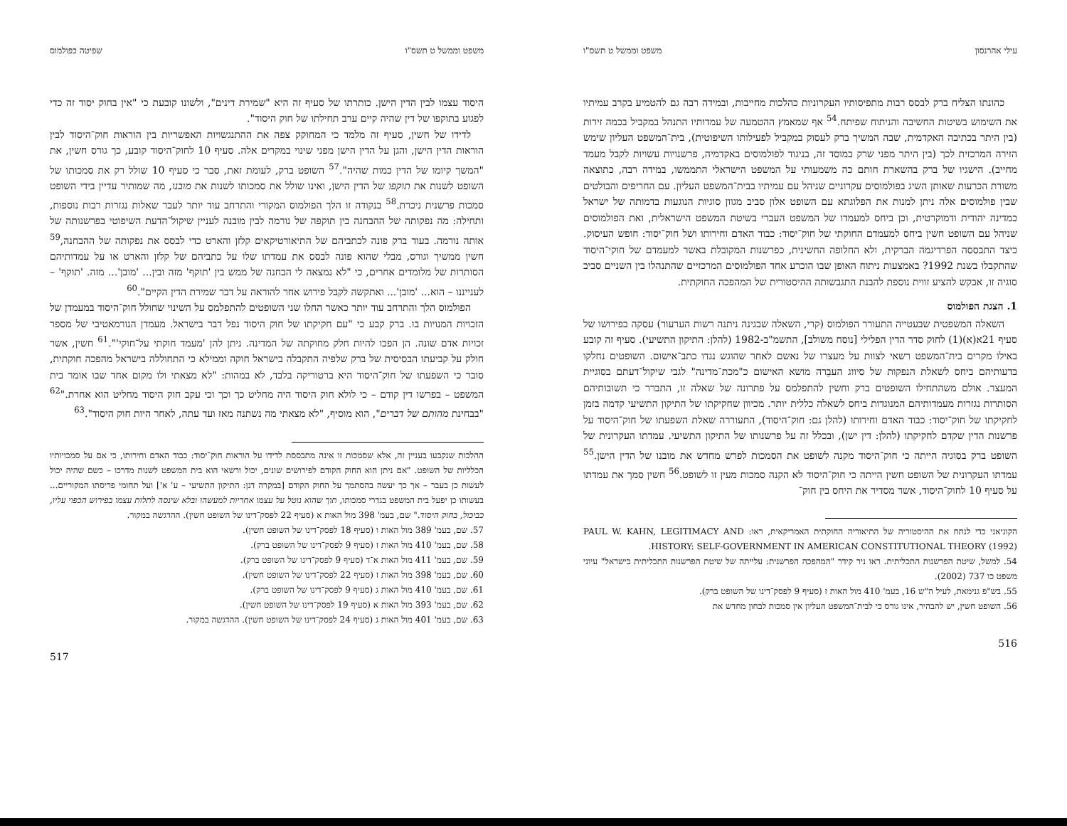עילי אהרנסון משפט וממשל ט תשס"ו
כהונתו הצליח ברק לבסס רבות מתפיסותיו העקרוניות כהלכות מחייבות, ובמידה רבה גם להטמיע בקרב עמיתיו את השימוש בשיטות החשיבה והניתוח שפיתח.<sup>54</sup> אף שמאמץ ההטמעה של עמדותיו התנהל במקביל בכמה זירות (בין היתר בכתיבה האקדמית, שבה המשיך ברק לעסוק במקביל לפעילותו השיפוטית), בית־המשפט העליון שימש הזירה המרכזית לכך (בין היתר מפני שרק במוסד זה, בניגוד לפולמוסים באקדמיה, פרשנויות עשויות לקבל מעמד מחייב). הישגיו של ברק בהשארת חותם כה משמעותי על המשפט הישראלי התממשו, במידה רבה, כתוצאה משורת הכרעות שאותן השיג בפולמוסים עקרוניים שניהל עם עמיתיו בבית־המשפט העליון. עם החריפים והבולטים שבין פולמוסים אלה ניתן למנות את הפלוגתא עם השופט אלון סביב מגוון סוגיות הנוגעות בדמותה של ישראל כמדינה יהודית ודמוקרטית, וכן ביחס למעמדו של המשפט העברי בשיטת המשפט הישראלית, ואת הפולמוסים שניהל עם השופט חשין ביחס למעמדם החוקתי של חוק־יסוד: כבוד האדם וחירותו ושל חוק־יסוד: חופש העיסוק. כיצד התבססה הפרדיגמה הברקית, ולא החלופה החשינית, כפרשנות המקובלת באשר למעמדם של חוקי־היסוד שהתקבלו בשנת 1992? באמצעות ניתוח האופן שבו הוכרע אחד הפולמוסים המרכזיים שהתנהלו בין השניים סביב סוגיה זו, אבקש להציע זווית נוספת להבנת התגבשותה ההיסטורית של המהפכה החוקתית.
1. הצגת הפולמוס
השאלה המשפטית שבעטייה התעורר הפולמוס (קרי, השאלה שבגינה ניתנה רשות הערעור) עסקה בפירושו של סעיף 21א(א)(1) לחוק סדר הדין הפלילי [נוסח משולב], התשמ"ב-1982 (להלן: התיקון התשיעי). סעיף זה קובע באילו מקרים בית־המשפט רשאי לצוות על מעצרו של נאשם לאחר שהוגש נגדו כתב־אישום. השופטים נחלקו בדעותיהם ביחס לשאלת הנפקות של סיווג העבֵרה מושא האישום כ"מכת־מדינה" לגבי שיקול־דעתם בסוגיית המעצר. אולם משהתחילו השופטים ברק וחשין להתפלמס על פתרונה של שאלה זו, התברר כי תשובותיהם הסותרות נגזרות מעמדותיהם המנוגדות ביחס לשאלה כללית יותר. מכיוון שחקיקתו של התיקון התשיעי קדמה בזמן לחקיקתו של חוק־יסוד: כבוד האדם וחירותו (להלן גם: חוק־היסוד), התעוררה שאלת השפעתו של חוק־היסוד על פרשנות הדין שקדם לחקיקתו (להלן: דין ישן), ובכלל זה על פרשנותו של התיקון התשיעי. עמדתו העקרונית של השופט ברק בסוגיה הייתה כי חוק־היסוד מקנה לשופט את הסמכות לפרש מחדש את מובנו של הדין הישן.<sup>55</sup> עמדתו העקרונית של השופט חשין הייתה כי חוק־היסוד לא הקנה סמכות מעין זו לשופט.<sup>56</sup> חשין סמך את עמדתו על סעיף 10 לחוק־היסוד, אשר מסדיר את היחס בין חוק־
הקוניאני כדי לנתח את ההיסטוריה של התיאוריה החוקתית האמריקאית, ראו: PAUL W. KAHN, LEGITIMACY AND HISTORY: SELF-GOVERNMENT IN AMERICAN CONSTITUTIONAL THEORY (1992).
54. למשל, שיטת הפרשנות התכליתית. ראו ניר קידר "המהפכה הפרשנית: עלייתה של שיטת הפרשנות התכליתית בישראל" עיוני משפט כו 737 (2002).
55. בש"פ גנימאת, לעיל ה"ש 16, בעמ' 410 מול האות ז (סעיף 9 לפסק־דינו של השופט ברק).
56. השופט חשין, יש להבהיר, אינו גורס כי לבית־המשפט העליון אין סמכות לבחון מחדש את
516
משפט וממשל ט תשס"ו שפיטה כפולמוס
היסוד עצמו לבין הדין הישן. כותרתו של סעיף זה היא "שמירת דינים", ולשונו קובעת כי "אין בחוק יסוד זה כדי לפגוע בתוקפו של דין שהיה קיים ערב תחילתו של חוק היסוד".
לדידו של חשין, סעיף זה מלמד כי המחוקק צפה את ההתנגשויות האפשריות בין הוראות חוק־היסוד לבין הוראות הדין הישן, והגן על הדין הישן מפני שינוי במקרים אלה. סעיף 10 לחוק־היסוד קובע, כך גורס חשין, את "המשך קיומו של הדין כמות שהיה".<sup>57</sup> השופט ברק, לעומת זאת, סבר כי סעיף 10 שולל רק את סמכותו של השופט לשנות את תוקפו של הדין הישן, ואינו שולל את סמכותו לשנות את מובנו, מה שמותיר עדיין בידי השופט סמכות פרשנית ניכרת.<sup>58</sup> בנקודה זו הלך הפולמוס המקורי והתרחב עוד יותר לעבר שאלות נגזרות רבות נוספות, ותחילה: מה נפקותה של ההבחנה בין תוקפה של נורמה לבין מובנה לעניין שיקול־הדעת השיפוטי בפרשנותה של אותה נורמה. בעוד ברק פונה לכתביהם של התיאורטיקאים קלזן והארט כדי לבסס את נפקותה של ההבחנה,<sup>59</sup> חשין ממשיך וגורס, מבלי שהוא פונה לבסס את עמדתו שלו על כתביהם של קלזן והארט או על עמדותיהם הסותרות של מלומדים אחרים, כי "לא נמצאה לי הבחנה של ממש בין 'תוקף' מזה ובין... 'מובן'... מזה. 'תוקף' – לענייננו – הוא... 'מובן'... ואתקשה לקבל פירוש אחר להוראה על דבר שמירת הדין הקיים".<sup>60</sup>
הפולמוס הלך והתרחב עוד יותר כאשר החלו שני השופטים להתפלמס על השינוי שחולל חוק־היסוד במעמדן של הזכויות המנויות בו. ברק קבע כי "עם חקיקתו של חוק היסוד נפל דבר בישראל. מעמדן הנורמאטיבי של מספר זכויות אדם שונה. הן הפכו להיות חלק מחוקתה של המדינה. ניתן להן 'מעמד חוקתי על־חוקי'".<sup>61</sup> חשין, אשר חולק על קביעתו הבסיסית של ברק שלפיה התקבלה בישראל חוקה וממילא כי התחוללה בישראל מהפכה חוקתית, סובר כי השפעתו של חוק־היסוד היא ברטוריקה בלבד, לא במהות: "לא מצאתי ולו מקום אחד שבו אומר בית המשפט – בפרשו דין קודם – כי לולא חוק היסוד היה מחליט כך וכך וכי עקב חוק היסוד מחליט הוא אחרת."<sup>62</sup> "בבחינת מהותם של דברים", הוא מוסיף, "לא מצאתי מה נשתנה מאז ועד עתה, לאחר היות חוק היסוד".<sup>63</sup>
ההלכות שנקבעו בעניין זה, אלא שסמכות זו אינה מתבססת לדידו על הוראות חוק־יסוד: כבוד האדם וחירותו, כי אם על סמכויותיו הכלליות של השופט. "אם ניתן הוא החוק הקודם לפירושים שונים, יכול ורשאי הוא בית המשפט לשנות מדרכו – כשם שהיה יכול לעשות כן בעבר – אך כך יעשה בהסתמך על החוק הקודם [במקרה דנן: התיקון התשיעי – ע' א'] ועל תחומי פריסתו המקוריים... בעשותו כן יפעל בית המשפט בגדרי סמכותו, תוך שהוא נוטל על עצמו אחריות למעשהו ובלא שינסה לתלות עצמו בפירוש הכפוי עליו, כביכול, בחוק היסוד." שם, בעמ' 398 מול האות א (סעיף 22 לפסק־דינו של השופט חשין). ההדגשה במקור.
57. שם, בעמ' 389 מול האות ו (סעיף 18 לפסק־דינו של השופט חשין).
58. שם, בעמ' 410 מול האות ז (סעיף 9 לפסק־דינו של השופט ברק).
59. שם, בעמ' 411 מול האות א־ד (סעיף 9 לפסק־דינו של השופט ברק).
60. שם, בעמ' 398 מול האות ז (סעיף 22 לפסק־דינו של השופט חשין).
61. שם, בעמ' 410 מול האות ג (סעיף 9 לפסק־דינו של השופט ברק).
62. שם, בעמ' 393 מול האות א (סעיף 19 לפסק־דינו של השופט חשין).
63. שם, בעמ' 401 מול האות ג (סעיף 24 לפסק־דינו של השופט חשין). ההדגשה במקור.
517